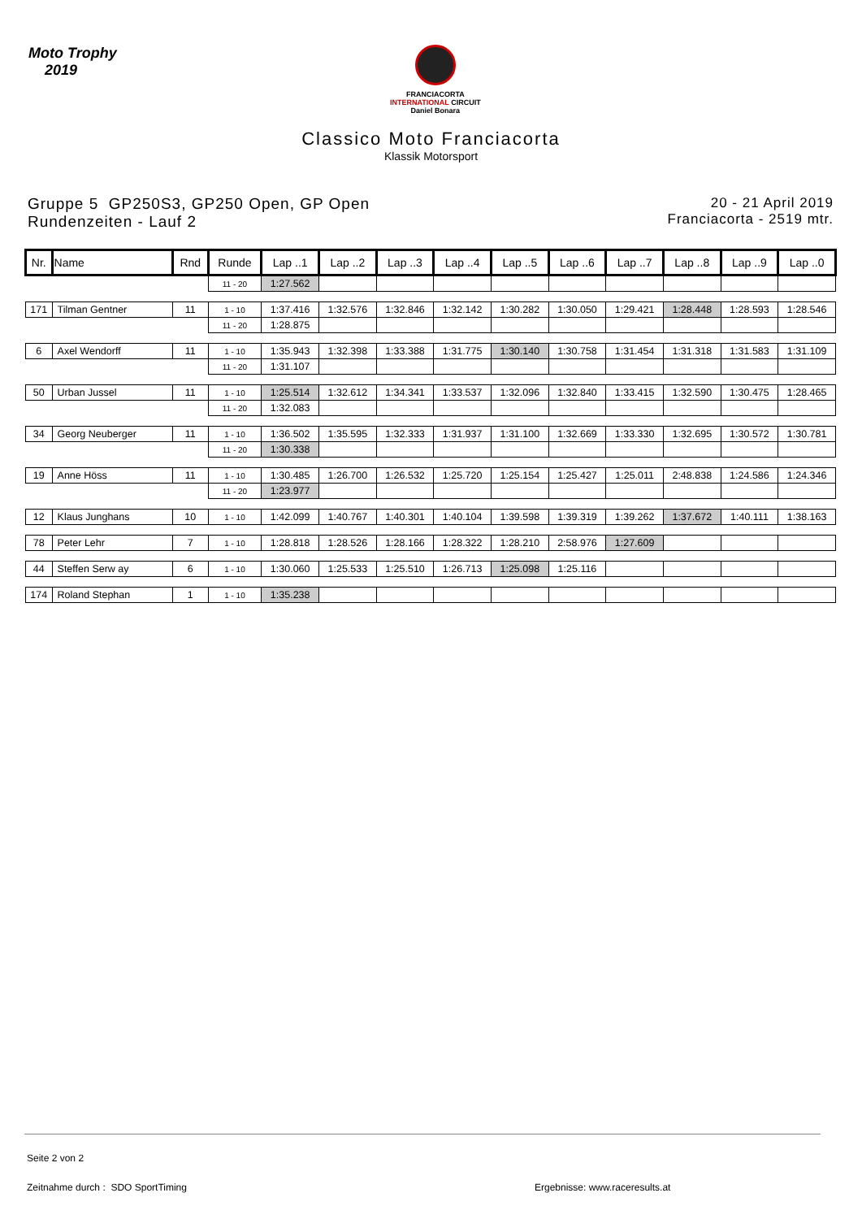Moto Trophy
2019
FRANCIACORTA
INTERNATIONAL CIRCUIT
Daniel Bonara
Classico Moto Franciacorta
Klassik Motorsport
Gruppe 5 GP250S3, GP250 Open, GP Open
Rundenzeiten - Lauf 2
20 - 21 April 2019
Franciacorta - 2519 mtr.
| Nr. | Name | Rnd | Runde | Lap ..1 | Lap ..2 | Lap ..3 | Lap ..4 | Lap ..5 | Lap ..6 | Lap ..7 | Lap ..8 | Lap ..9 | Lap ..0 |
| --- | --- | --- | --- | --- | --- | --- | --- | --- | --- | --- | --- | --- | --- |
| | | | 11 - 20 | 1:27.562 | | | | | | | | | |
| 171 | Tilman Gentner | 11 | 1 - 10 | 1:37.416 | 1:32.576 | 1:32.846 | 1:32.142 | 1:30.282 | 1:30.050 | 1:29.421 | 1:28.448 | 1:28.593 | 1:28.546 |
| | | | 11 - 20 | 1:28.875 | | | | | | | | | |
| 6 | Axel Wendorff | 11 | 1 - 10 | 1:35.943 | 1:32.398 | 1:33.388 | 1:31.775 | 1:30.140 | 1:30.758 | 1:31.454 | 1:31.318 | 1:31.583 | 1:31.109 |
| | | | 11 - 20 | 1:31.107 | | | | | | | | | |
| 50 | Urban Jussel | 11 | 1 - 10 | 1:25.514 | 1:32.612 | 1:34.341 | 1:33.537 | 1:32.096 | 1:32.840 | 1:33.415 | 1:32.590 | 1:30.475 | 1:28.465 |
| | | | 11 - 20 | 1:32.083 | | | | | | | | | |
| 34 | Georg Neuberger | 11 | 1 - 10 | 1:36.502 | 1:35.595 | 1:32.333 | 1:31.937 | 1:31.100 | 1:32.669 | 1:33.330 | 1:32.695 | 1:30.572 | 1:30.781 |
| | | | 11 - 20 | 1:30.338 | | | | | | | | | |
| 19 | Anne Höss | 11 | 1 - 10 | 1:30.485 | 1:26.700 | 1:26.532 | 1:25.720 | 1:25.154 | 1:25.427 | 1:25.011 | 2:48.838 | 1:24.586 | 1:24.346 |
| | | | 11 - 20 | 1:23.977 | | | | | | | | | |
| 12 | Klaus Junghans | 10 | 1 - 10 | 1:42.099 | 1:40.767 | 1:40.301 | 1:40.104 | 1:39.598 | 1:39.319 | 1:39.262 | 1:37.672 | 1:40.111 | 1:38.163 |
| 78 | Peter Lehr | 7 | 1 - 10 | 1:28.818 | 1:28.526 | 1:28.166 | 1:28.322 | 1:28.210 | 2:58.976 | 1:27.609 | | | |
| 44 | Steffen Serw ay | 6 | 1 - 10 | 1:30.060 | 1:25.533 | 1:25.510 | 1:26.713 | 1:25.098 | 1:25.116 | | | | |
| 174 | Roland Stephan | 1 | 1 - 10 | 1:35.238 | | | | | | | | | |
Seite 2 von 2
Zeitnahme durch : SDO SportTiming Ergebnisse: www.raceresults.at